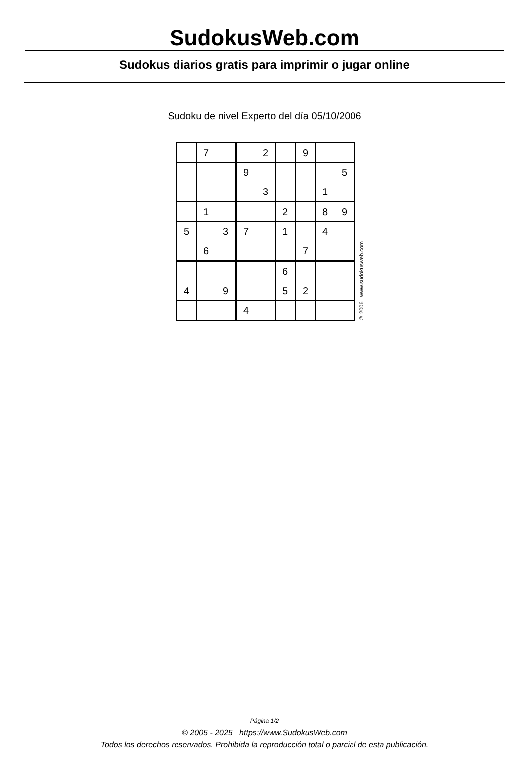SudokusWeb.com
Sudokus diarios gratis para imprimir o jugar online
Sudoku de nivel Experto del día 05/10/2006
| | 7 | | | 2 | | 9 | | |
| | | | 9 | | | | | 5 |
| | | | | 3 | | | 1 | |
| | 1 | | | | 2 | | 8 | 9 |
| 5 | | 3 | 7 | | 1 | | 4 | |
| | 6 | | | | | 7 | | |
| | | | | | 6 | | | |
| 4 | | 9 | | | 5 | 2 | | |
| | | | 4 | | | | | |
© 2006 www.sudokusweb.com
Página 1/2
© 2005 - 2025 https://www.SudokusWeb.com
Todos los derechos reservados. Prohibida la reproducción total o parcial de esta publicación.